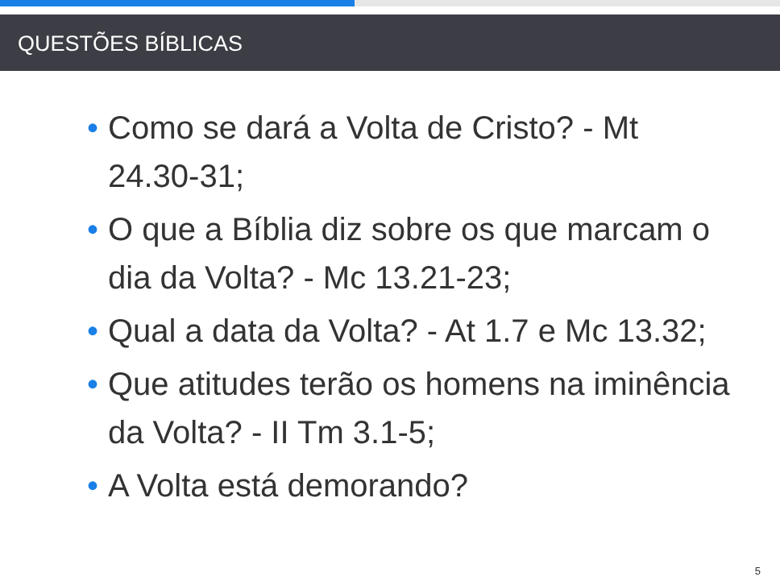QUESTÕES BÍBLICAS
• Como se dará a Volta de Cristo? - Mt 24.30-31;
• O que a Bíblia diz sobre os que marcam o dia da Volta? - Mc 13.21-23;
• Qual a data da Volta? - At 1.7 e Mc 13.32;
• Que atitudes terão os homens na iminência da Volta? - II Tm 3.1-5;
• A Volta está demorando?
5